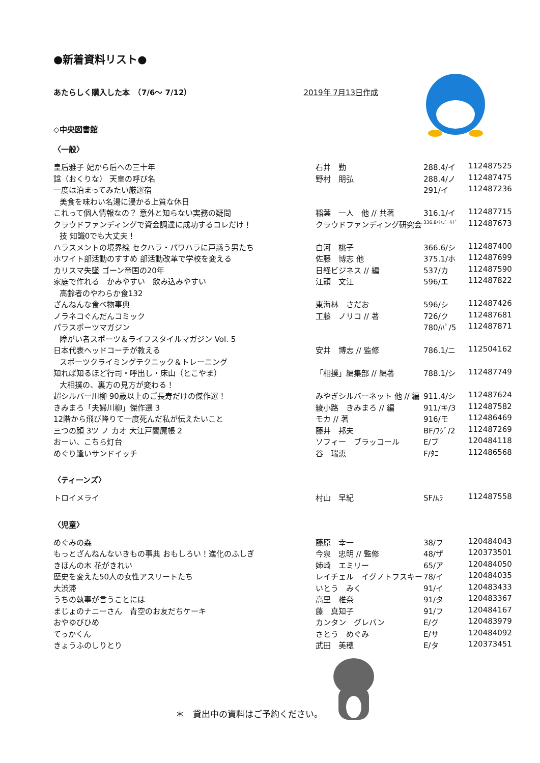●新着資料リスト●
あたらしく購入した本　（7/6～ 7/12） 2019年 7月13日作成
◇中央図書館
〈一般〉
| 皇后雅子 妃から后への三十年 | 石井 勤 | 288.4/イ | 112487525 |
| 諡（おくりな） 天皇の呼び名 | 野村 朋弘 | 288.4/ノ | 112487475 |
| 一度は泊まってみたい厳選宿 | | 291/イ | 112487236 |
| 美食を味わい名湯に浸かる上質な休日 | | | |
| これって個人情報なの？ 意外と知らない実務の疑問 | 稲葉 一人 他 // 共著 | 316.1/イ | 112487715 |
| クラウドファンディングで資金調達に成功するコレだけ！ | クラウドファンディング研究会 | 336.8/ｸ/ｺﾞｰﾙﾄﾞ | 112487673 |
| 技 知識0でも大丈夫！ | | | |
| ハラスメントの境界線 セクハラ・パワハラに戸惑う男たち | 白河 桃子 | 366.6/シ | 112487400 |
| ホワイト部活動のすすめ 部活動改革で学校を変える | 佐藤 博志 他 | 375.1/ホ | 112487699 |
| カリスマ失墜 ゴーン帝国の20年 | 日経ビジネス // 編 | 537/カ | 112487590 |
| 家庭で作れる かみやすい 飲み込みやすい | 江頭 文江 | 596/エ | 112487822 |
| 高齢者のやわらか食132 | | | |
| ざんねんな食べ物事典 | 東海林 さだお | 596/シ | 112487426 |
| ノラネコぐんだんコミック | 工藤 ノリコ // 著 | 726/ク | 112487681 |
| パラスポーツマガジン | | 780/ﾊﾟ/5 | 112487871 |
| 障がい者スポーツ＆ライフスタイルマガジン Vol. 5 | | | |
| 日本代表ヘッドコーチが教える | 安井 博志 // 監修 | 786.1/ニ | 112504162 |
| スポーツクライミングテクニック＆トレーニング | | | |
| 知れば知るほど行司・呼出し・床山（とこやま） | 「相撲」編集部 // 編著 | 788.1/シ | 112487749 |
| 大相撲の、裏方の見方が変わる！ | | | |
| 超シルバー川柳 90歳以上のご長寿だけの傑作選！ | みやぎシルバーネット 他 // 編 | 911.4/シ | 112487624 |
| きみまろ「夫婦川柳」傑作選 3 | 綾小路 きみまろ // 編 | 911/キ/3 | 112487582 |
| 12階から飛び降りて一度死んだ私が伝えたいこと | モカ // 著 | 916/モ | 112486469 |
| 三つの顔 3ツ ノ カオ 大江戸閻魔帳 2 | 藤井 邦夫 | BF/ﾌｼﾞ/2 | 112487269 |
| おーい、こちら灯台 | ソフィー ブラッコール | E/ブ | 120484118 |
| めぐり逢いサンドイッチ | 谷 瑞恵 | F/ﾀﾆ | 112486568 |
〈ティーンズ〉
| トロイメライ | 村山 早紀 | SF/ﾑﾗ | 112487558 |
〈児童〉
| めぐみの森 | 藤原 幸一 | 38/フ | 120484043 |
| もっとざんねんないきもの事典 おもしろい！進化のふしぎ | 今泉 忠明 // 監修 | 48/ザ | 120373501 |
| きほんの木 花がきれい | 姉崎 エミリー | 65/ア | 120484050 |
| 歴史を変えた50人の女性アスリートたち | レイチェル イグノトフスキー | 78/イ | 120484035 |
| 大渋滞 | いとう みく | 91/イ | 120483433 |
| うちの執事が言うことには | 高里 椎奈 | 91/タ | 120483367 |
| まじょのナニーさん 青空のお友だちケーキ | 藤 真知子 | 91/フ | 120484167 |
| おやゆびひめ | カンタン グレバン | E/グ | 120483979 |
| てっかくん | さとう めぐみ | E/サ | 120484092 |
| きょうふのしりとり | 武田 美穂 | E/タ | 120373451 |
＊　貸出中の資料はご予約ください。